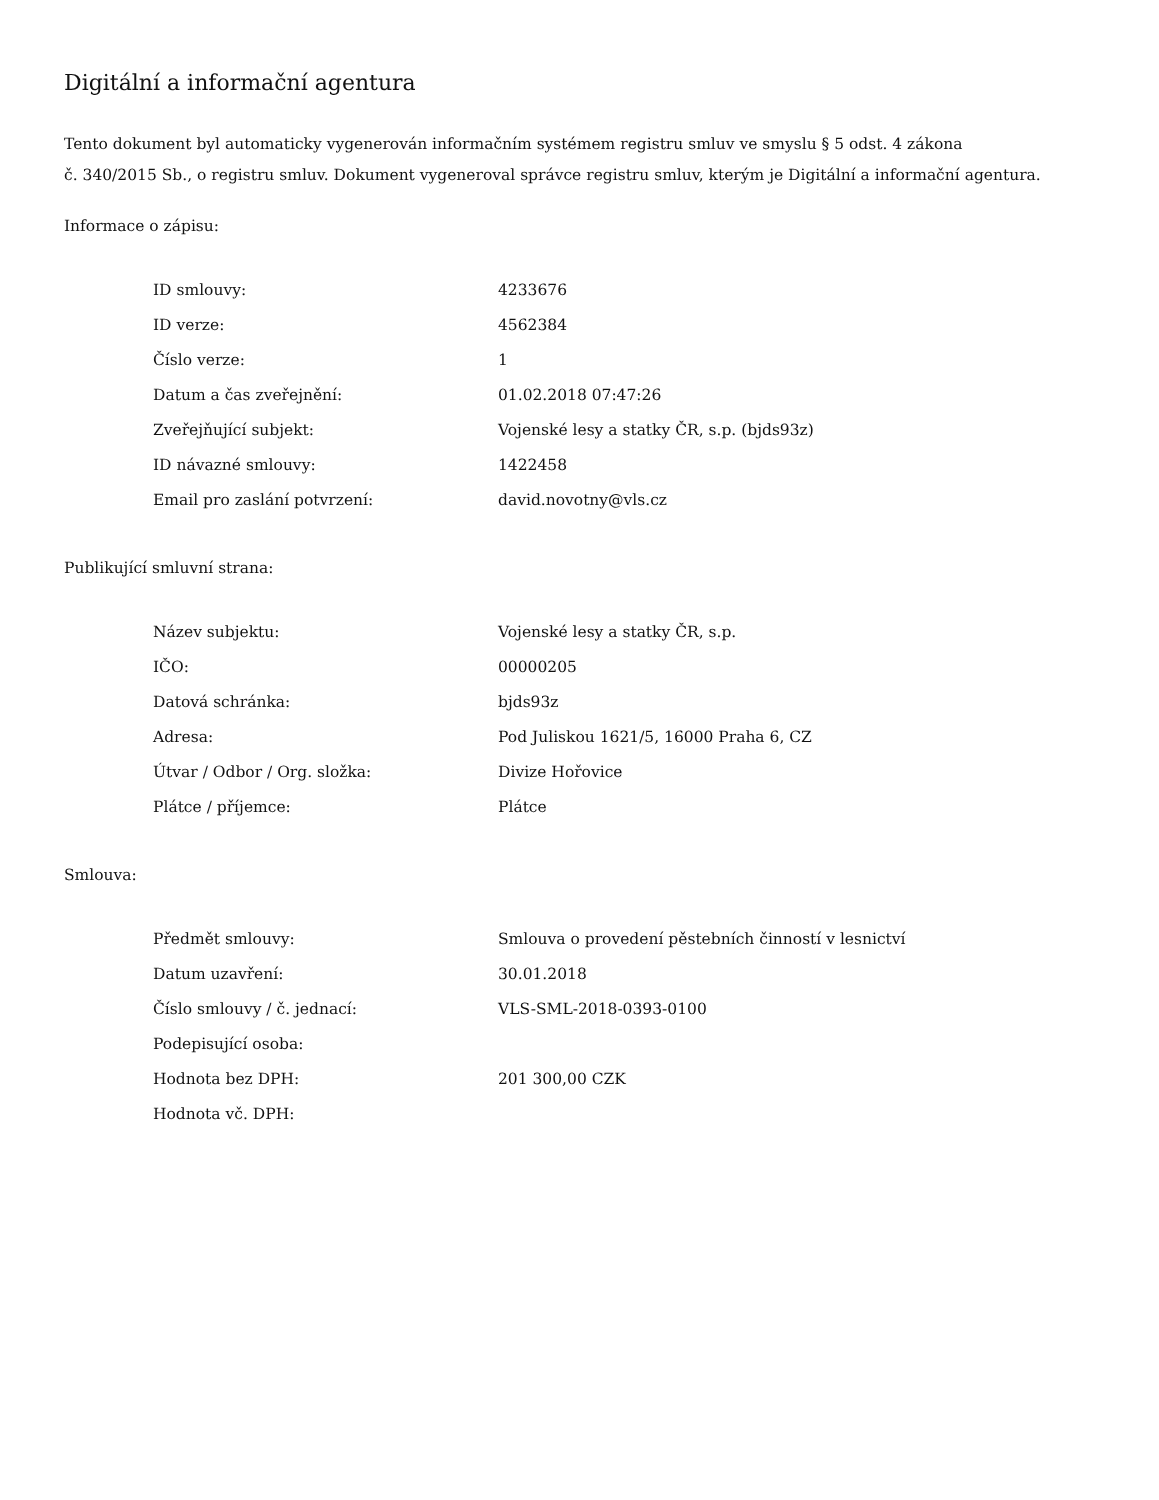Digitální a informační agentura
Tento dokument byl automaticky vygenerován informačním systémem registru smluv ve smyslu § 5 odst. 4 zákona
č. 340/2015 Sb., o registru smluv. Dokument vygeneroval správce registru smluv, kterým je Digitální a informační agentura.
Informace o zápisu:
| ID smlouvy: | 4233676 |
| ID verze: | 4562384 |
| Číslo verze: | 1 |
| Datum a čas zveřejnění: | 01.02.2018 07:47:26 |
| Zveřejňující subjekt: | Vojenské lesy a statky ČR, s.p. (bjds93z) |
| ID návazné smlouvy: | 1422458 |
| Email pro zaslání potvrzení: | david.novotny@vls.cz |
Publikující smluvní strana:
| Název subjektu: | Vojenské lesy a statky ČR, s.p. |
| IČO: | 00000205 |
| Datová schránka: | bjds93z |
| Adresa: | Pod Juliskou 1621/5, 16000 Praha 6, CZ |
| Útvar / Odbor / Org. složka: | Divize Hořovice |
| Plátce / příjemce: | Plátce |
Smlouva:
| Předmět smlouvy: | Smlouva o provedení pěstebních činností v lesnictví |
| Datum uzavření: | 30.01.2018 |
| Číslo smlouvy / č. jednací: | VLS-SML-2018-0393-0100 |
| Podepisující osoba: | |
| Hodnota bez DPH: | 201 300,00 CZK |
| Hodnota vč. DPH: | |